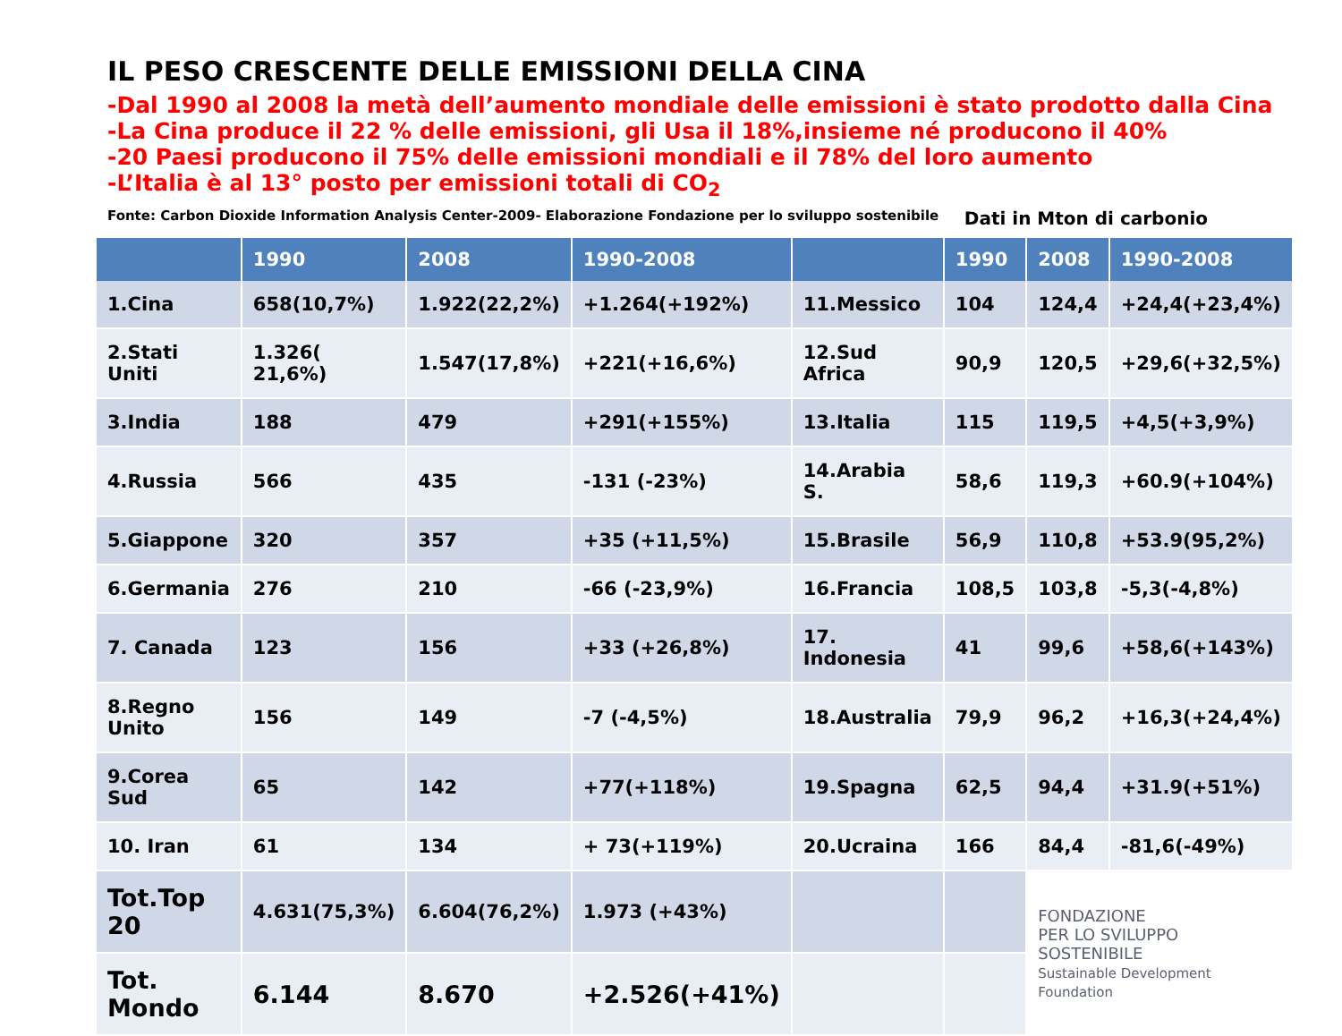IL PESO CRESCENTE DELLE EMISSIONI DELLA CINA
-Dal 1990 al 2008 la metà dell’aumento mondiale delle emissioni è stato prodotto dalla Cina
-La Cina produce il 22 % delle emissioni, gli Usa il 18%,insieme né producono il 40%
-20 Paesi producono il 75% delle emissioni mondiali e il 78% del loro aumento
-L’Italia è al 13° posto per emissioni totali di CO<sub>2</sub>
Fonte: Carbon Dioxide Information Analysis Center-2009- Elaborazione Fondazione per lo sviluppo sostenibile Dati in Mton di carbonio
| | 1990 | 2008 | 1990-2008 | | 1990 | 2008 | 1990-2008 |
| --- | --- | --- | --- | --- | --- | --- | --- |
| 1.Cina | 658(10,7%) | 1.922(22,2%) | +1.264(+192%) | 11.Messico | 104 | 124,4 | +24,4(+23,4%) |
| 2.Stati Uniti | 1.326( 21,6%) | 1.547(17,8%) | +221(+16,6%) | 12.Sud Africa | 90,9 | 120,5 | +29,6(+32,5%) |
| 3.India | 188 | 479 | +291(+155%) | 13.Italia | 115 | 119,5 | +4,5(+3,9%) |
| 4.Russia | 566 | 435 | -131 (-23%) | 14.Arabia S. | 58,6 | 119,3 | +60.9(+104%) |
| 5.Giappone | 320 | 357 | +35 (+11,5%) | 15.Brasile | 56,9 | 110,8 | +53.9(95,2%) |
| 6.Germania | 276 | 210 | -66 (-23,9%) | 16.Francia | 108,5 | 103,8 | -5,3(-4,8%) |
| 7. Canada | 123 | 156 | +33 (+26,8%) | 17. Indonesia | 41 | 99,6 | +58,6(+143%) |
| 8.Regno Unito | 156 | 149 | -7 (-4,5%) | 18.Australia | 79,9 | 96,2 | +16,3(+24,4%) |
| 9.Corea Sud | 65 | 142 | +77(+118%) | 19.Spagna | 62,5 | 94,4 | +31.9(+51%) |
| 10. Iran | 61 | 134 | + 73(+119%) | 20.Ucraina | 166 | 84,4 | -81,6(-49%) |
| Tot.Top 20 | 4.631(75,3%) | 6.604(76,2%) | 1.973 (+43%) | | | FONDAZIONE PER LO SVILUPPO SOSTENIBILE Sustainable Development Foundation | |
| Tot. Mondo | 6.144 | 8.670 | +2.526(+41%) | | | | |